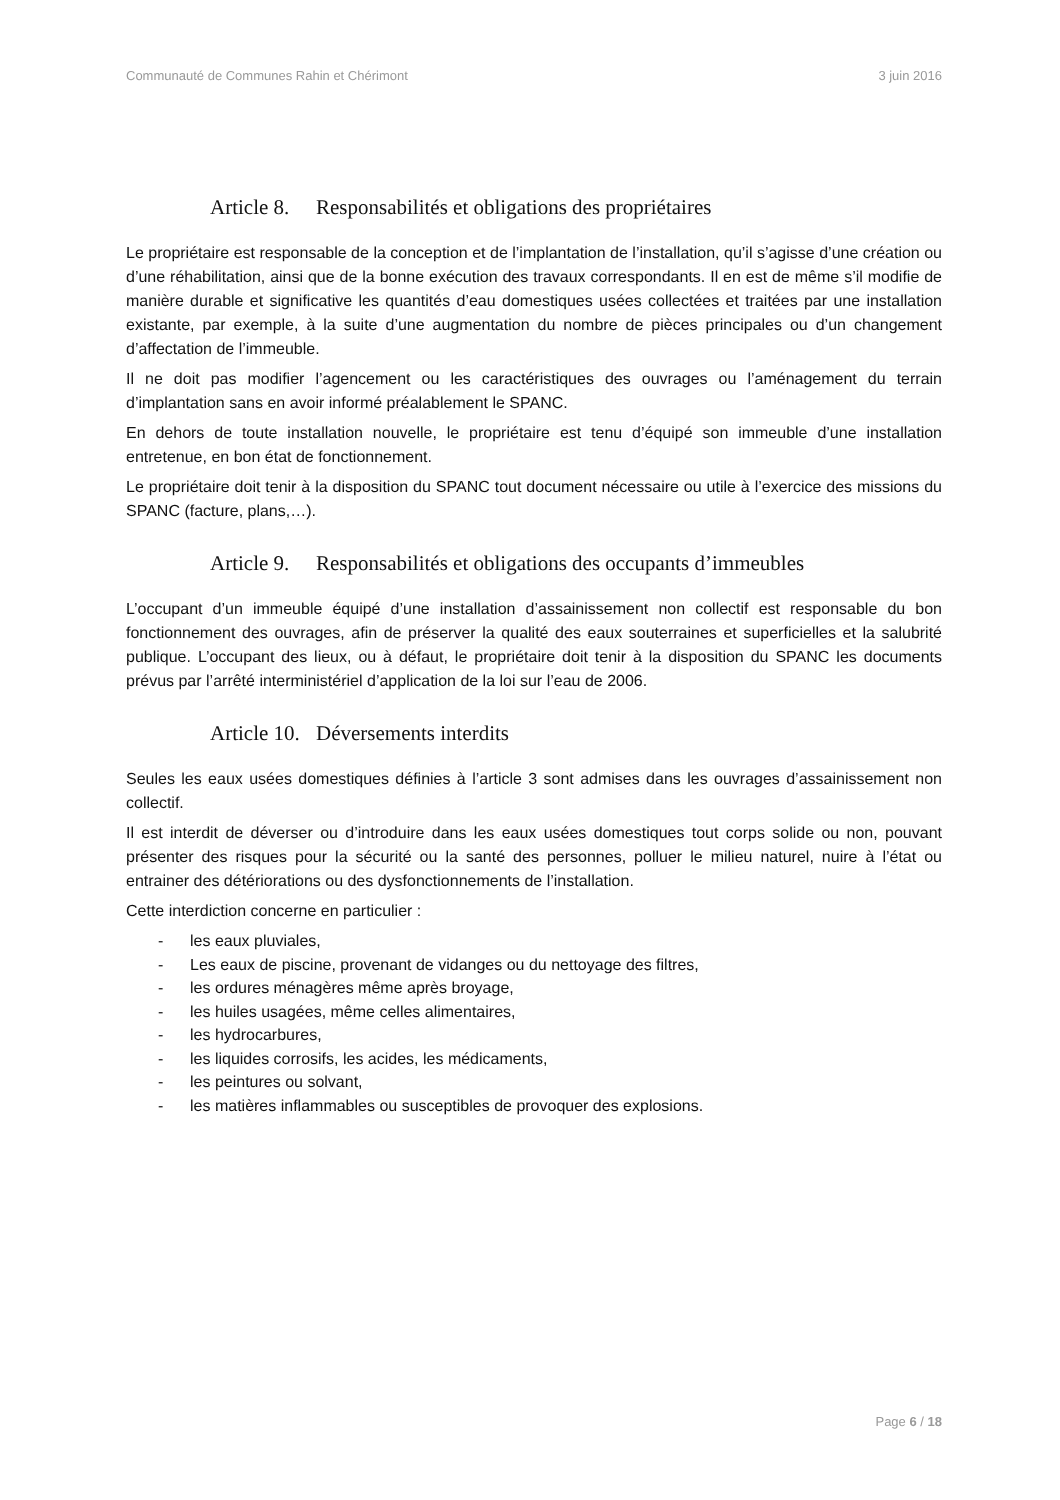Communauté de Communes Rahin et Chérimont 3 juin 2016
Article 8. Responsabilités et obligations des propriétaires
Le propriétaire est responsable de la conception et de l’implantation de l’installation, qu’il s’agisse d’une création ou d’une réhabilitation, ainsi que de la bonne exécution des travaux correspondants. Il en est de même s’il modifie de manière durable et significative les quantités d’eau domestiques usées collectées et traitées par une installation existante, par exemple, à la suite d’une augmentation du nombre de pièces principales ou d’un changement d’affectation de l’immeuble.
Il ne doit pas modifier l’agencement ou les caractéristiques des ouvrages ou l’aménagement du terrain d’implantation sans en avoir informé préalablement le SPANC.
En dehors de toute installation nouvelle, le propriétaire est tenu d’équipé son immeuble d’une installation entretenue, en bon état de fonctionnement.
Le propriétaire doit tenir à la disposition du SPANC tout document nécessaire ou utile à l’exercice des missions du SPANC (facture, plans,…).
Article 9. Responsabilités et obligations des occupants d’immeubles
L’occupant d’un immeuble équipé d’une installation d’assainissement non collectif est responsable du bon fonctionnement des ouvrages, afin de préserver la qualité des eaux souterraines et superficielles et la salubrité publique. L’occupant des lieux, ou à défaut, le propriétaire doit tenir à la disposition du SPANC les documents prévus par l’arrêté interministériel d’application de la loi sur l’eau de 2006.
Article 10. Déversements interdits
Seules les eaux usées domestiques définies à l’article 3 sont admises dans les ouvrages d’assainissement non collectif.
Il est interdit de déverser ou d’introduire dans les eaux usées domestiques tout corps solide ou non, pouvant présenter des risques pour la sécurité ou la santé des personnes, polluer le milieu naturel, nuire à l’état ou entrainer des détériorations ou des dysfonctionnements de l’installation.
Cette interdiction concerne en particulier :
- les eaux pluviales,
- Les eaux de piscine, provenant de vidanges ou du nettoyage des filtres,
- les ordures ménagères même après broyage,
- les huiles usagées, même celles alimentaires,
- les hydrocarbures,
- les liquides corrosifs, les acides, les médicaments,
- les peintures ou solvant,
- les matières inflammables ou susceptibles de provoquer des explosions.
Page 6 / 18